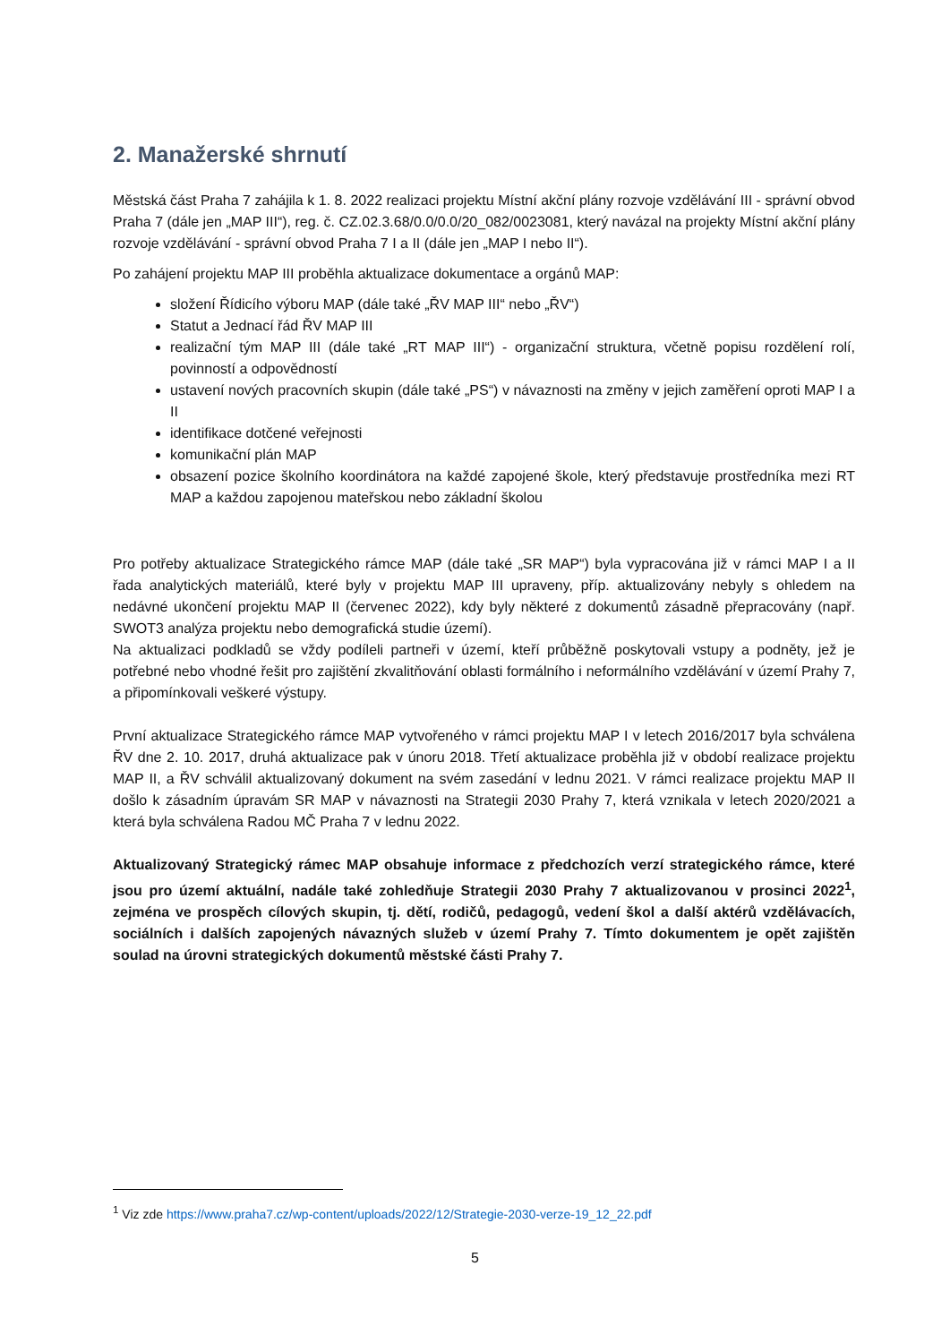2. Manažerské shrnutí
Městská část Praha 7 zahájila k 1. 8. 2022 realizaci projektu Místní akční plány rozvoje vzdělávání III - správní obvod Praha 7 (dále jen „MAP III“), reg. č. CZ.02.3.68/0.0/0.0/20_082/0023081, který navázal na projekty Místní akční plány rozvoje vzdělávání - správní obvod Praha 7 I a II (dále jen „MAP I nebo II“).
Po zahájení projektu MAP III proběhla aktualizace dokumentace a orgánů MAP:
složení Řídicího výboru MAP (dále také „ŘV MAP III“ nebo „ŘV“)
Statut a Jednací řád ŘV MAP III
realizační tým MAP III (dále také „RT MAP III“) - organizační struktura, včetně popisu rozdělení rolí, povinností a odpovědností
ustavení nových pracovních skupin (dále také „PS“) v návaznosti na změny v jejich zaměření oproti MAP I a II
identifikace dotčené veřejnosti
komunikační plán MAP
obsazení pozice školního koordinátora na každé zapojené škole, který představuje prostředníka mezi RT MAP a každou zapojenou mateřskou nebo základní školou
Pro potřeby aktualizace Strategického rámce MAP (dále také „SR MAP“) byla vypracována již v rámci MAP I a II řada analytických materiálů, které byly v projektu MAP III upraveny, příp. aktualizovány nebyly s ohledem na nedávné ukončení projektu MAP II (červenec 2022), kdy byly některé z dokumentů zásadně přepracovány (např. SWOT3 analýza projektu nebo demografická studie území).
Na aktualizaci podkladů se vždy podíleli partneři v území, kteří průběžně poskytovali vstupy a podněty, jež je potřebné nebo vhodné řešit pro zajištění zkvalitňování oblasti formálního i neformálního vzdělávání v území Prahy 7, a připomínkovali veškeré výstupy.
První aktualizace Strategického rámce MAP vytvořeného v rámci projektu MAP I v letech 2016/2017 byla schválena ŘV dne 2. 10. 2017, druhá aktualizace pak v únoru 2018. Třetí aktualizace proběhla již v období realizace projektu MAP II, a ŘV schválil aktualizovaný dokument na svém zasedání v lednu 2021. V rámci realizace projektu MAP II došlo k zásadním úpravám SR MAP v návaznosti na Strategii 2030 Prahy 7, která vznikala v letech 2020/2021 a která byla schválena Radou MČ Praha 7 v lednu 2022.
Aktualizovaný Strategický rámec MAP obsahuje informace z předchozích verzí strategického rámce, které jsou pro území aktuální, nadále také zohledňuje Strategii 2030 Prahy 7 aktualizovanou v prosinci 2022<sup>1</sup>, zejména ve prospěch cílových skupin, tj. dětí, rodičů, pedagogů, vedení škol a další aktérů vzdělávacích, sociálních i dalších zapojených návazných služeb v území Prahy 7. Tímto dokumentem je opět zajištěn soulad na úrovni strategických dokumentů městské části Prahy 7.
<sup>1</sup> Viz zde https://www.praha7.cz/wp-content/uploads/2022/12/Strategie-2030-verze-19_12_22.pdf
5